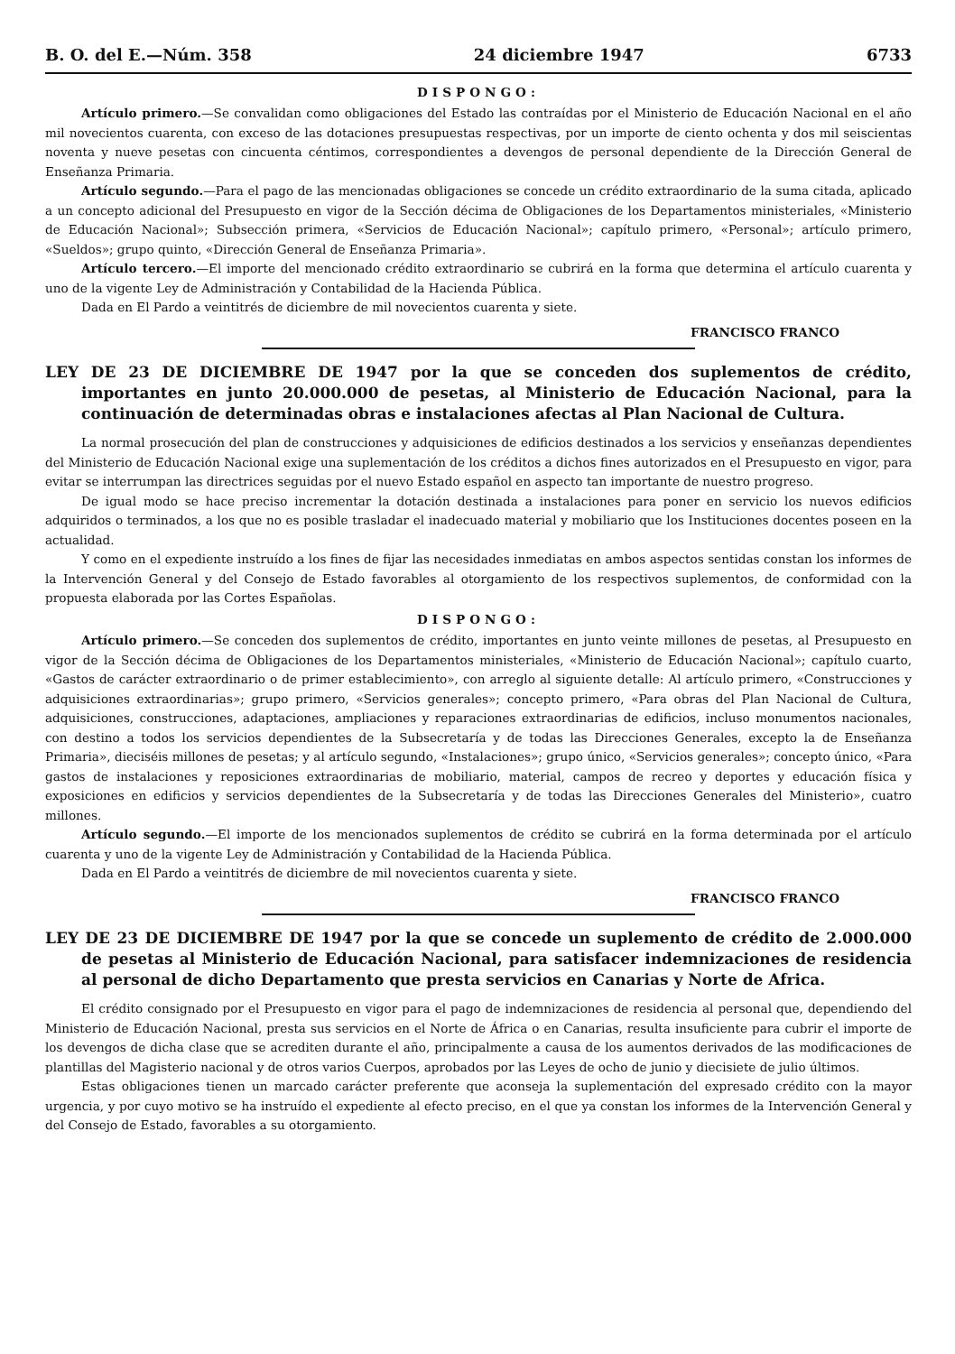B. O. del E.—Núm. 358 24 diciembre 1947 6733
DISPONGO:
Artículo primero.—Se convalidan como obligaciones del Estado las contraídas por el Ministerio de Educación Nacional en el año mil novecientos cuarenta, con exceso de las dotaciones presupuestas respectivas, por un importe de ciento ochenta y dos mil seiscientas noventa y nueve pesetas con cincuenta céntimos, correspondientes a devengos de personal dependiente de la Dirección General de Enseñanza Primaria.
Artículo segundo.—Para el pago de las mencionadas obligaciones se concede un crédito extraordinario de la suma citada, aplicado a un concepto adicional del Presupuesto en vigor de la Sección décima de Obligaciones de los Departamentos ministeriales, «Ministerio de Educación Nacional»; Subsección primera, «Servicios de Educación Nacional»; capítulo primero, «Personal»; artículo primero, «Sueldos»; grupo quinto, «Dirección General de Enseñanza Primaria».
Artículo tercero.—El importe del mencionado crédito extraordinario se cubrirá en la forma que determina el artículo cuarenta y uno de la vigente Ley de Administración y Contabilidad de la Hacienda Pública.
Dada en El Pardo a veintitrés de diciembre de mil novecientos cuarenta y siete.
FRANCISCO FRANCO
LEY DE 23 DE DICIEMBRE DE 1947 por la que se conceden dos suplementos de crédito, importantes en junto 20.000.000 de pesetas, al Ministerio de Educación Nacional, para la continuación de determinadas obras e instalaciones afectas al Plan Nacional de Cultura.
La normal prosecución del plan de construcciones y adquisiciones de edificios destinados a los servicios y enseñanzas dependientes del Ministerio de Educación Nacional exige una suplementación de los créditos a dichos fines autorizados en el Presupuesto en vigor, para evitar se interrumpan las directrices seguidas por el nuevo Estado español en aspecto tan importante de nuestro progreso.
De igual modo se hace preciso incrementar la dotación destinada a instalaciones para poner en servicio los nuevos edificios adquiridos o terminados, a los que no es posible trasladar el inadecuado material y mobiliario que los Instituciones docentes poseen en la actualidad.
Y como en el expediente instruído a los fines de fijar las necesidades inmediatas en ambos aspectos sentidas constan los informes de la Intervención General y del Consejo de Estado favorables al otorgamiento de los respectivos suplementos, de conformidad con la propuesta elaborada por las Cortes Españolas.
DISPONGO:
Artículo primero.—Se conceden dos suplementos de crédito, importantes en junto veinte millones de pesetas, al Presupuesto en vigor de la Sección décima de Obligaciones de los Departamentos ministeriales, «Ministerio de Educación Nacional»; capítulo cuarto, «Gastos de carácter extraordinario o de primer establecimiento», con arreglo al siguiente detalle: Al artículo primero, «Construcciones y adquisiciones extraordinarias»; grupo primero, «Servicios generales»; concepto primero, «Para obras del Plan Nacional de Cultura, adquisiciones, construcciones, adaptaciones, ampliaciones y reparaciones extraordinarias de edificios, incluso monumentos nacionales, con destino a todos los servicios dependientes de la Subsecretaría y de todas las Direcciones Generales, excepto la de Enseñanza Primaria», dieciséis millones de pesetas; y al artículo segundo, «Instalaciones»; grupo único, «Servicios generales»; concepto único, «Para gastos de instalaciones y reposiciones extraordinarias de mobiliario, material, campos de recreo y deportes y educación física y exposiciones en edificios y servicios dependientes de la Subsecretaría y de todas las Direcciones Generales del Ministerio», cuatro millones.
Artículo segundo.—El importe de los mencionados suplementos de crédito se cubrirá en la forma determinada por el artículo cuarenta y uno de la vigente Ley de Administración y Contabilidad de la Hacienda Pública.
Dada en El Pardo a veintitrés de diciembre de mil novecientos cuarenta y siete.
FRANCISCO FRANCO
LEY DE 23 DE DICIEMBRE DE 1947 por la que se concede un suplemento de crédito de 2.000.000 de pesetas al Ministerio de Educación Nacional, para satisfacer indemnizaciones de residencia al personal de dicho Departamento que presta servicios en Canarias y Norte de Africa.
El crédito consignado por el Presupuesto en vigor para el pago de indemnizaciones de residencia al personal que, dependiendo del Ministerio de Educación Nacional, presta sus servicios en el Norte de África o en Canarias, resulta insuficiente para cubrir el importe de los devengos de dicha clase que se acrediten durante el año, principalmente a causa de los aumentos derivados de las modificaciones de plantillas del Magisterio nacional y de otros varios Cuerpos, aprobados por las Leyes de ocho de junio y diecisiete de julio últimos.
Estas obligaciones tienen un marcado carácter preferente que aconseja la suplementación del expresado crédito con la mayor urgencia, y por cuyo motivo se ha instruído el expediente al efecto preciso, en el que ya constan los informes de la Intervención General y del Consejo de Estado, favorables a su otorgamiento.